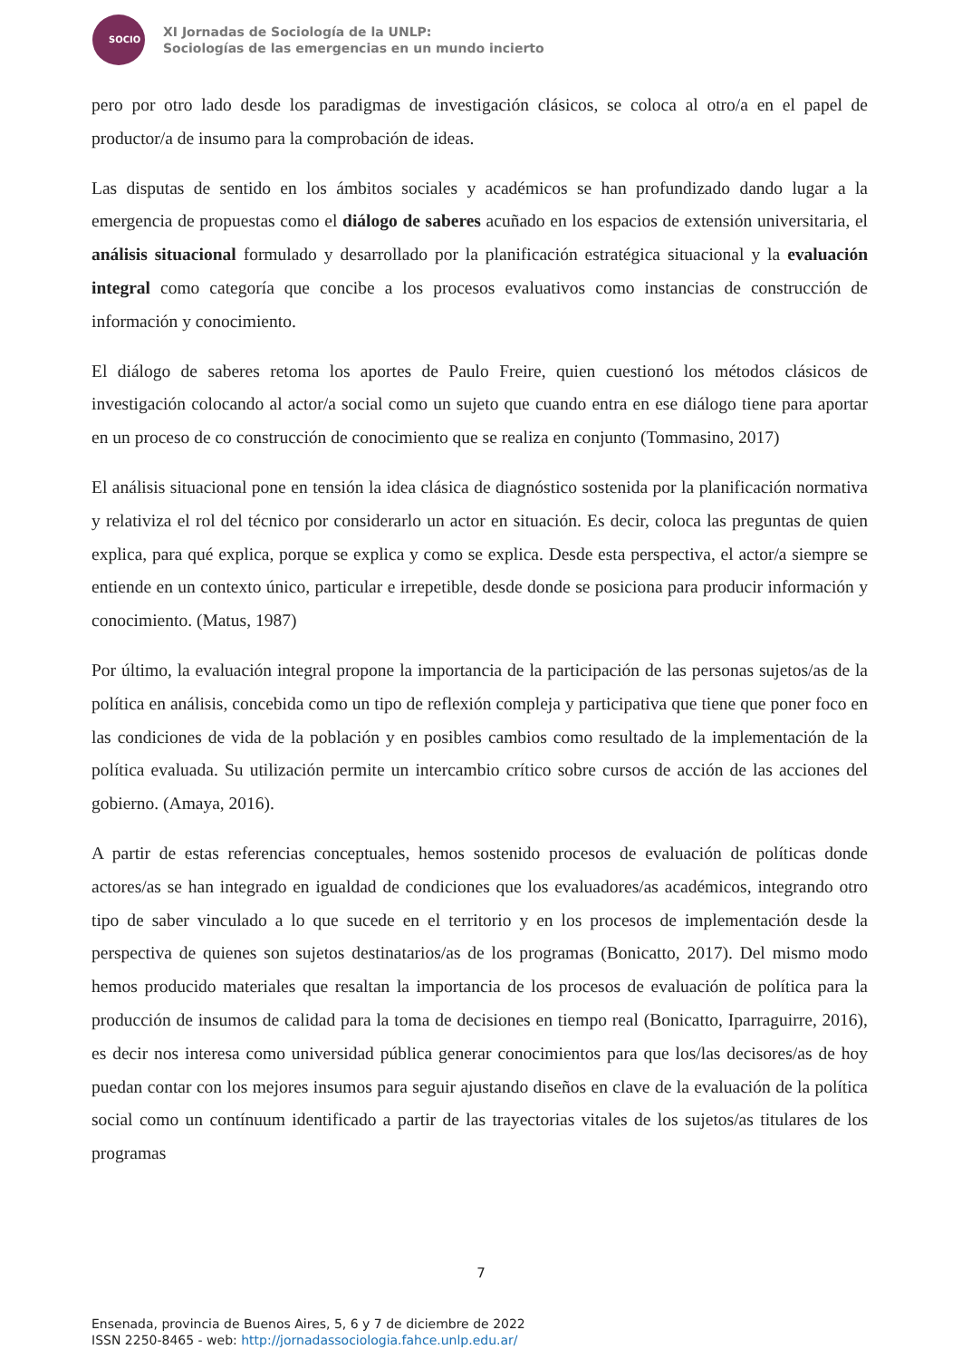SOCIO
XI Jornadas de Sociología de la UNLP:
Sociologías de las emergencias en un mundo incierto
pero por otro lado desde los paradigmas de investigación clásicos, se coloca al otro/a en el papel de productor/a de insumo para la comprobación de ideas.
Las disputas de sentido en los ámbitos sociales y académicos se han profundizado dando lugar a la emergencia de propuestas como el diálogo de saberes acuñado en los espacios de extensión universitaria, el análisis situacional formulado y desarrollado por la planificación estratégica situacional y la evaluación integral como categoría que concibe a los procesos evaluativos como instancias de construcción de información y conocimiento.
El diálogo de saberes retoma los aportes de Paulo Freire, quien cuestionó los métodos clásicos de investigación colocando al actor/a social como un sujeto que cuando entra en ese diálogo tiene para aportar en un proceso de co construcción de conocimiento que se realiza en conjunto (Tommasino, 2017)
El análisis situacional pone en tensión la idea clásica de diagnóstico sostenida por la planificación normativa y relativiza el rol del técnico por considerarlo un actor en situación. Es decir, coloca las preguntas de quien explica, para qué explica, porque se explica y como se explica. Desde esta perspectiva, el actor/a siempre se entiende en un contexto único, particular e irrepetible, desde donde se posiciona para producir información y conocimiento. (Matus, 1987)
Por último, la evaluación integral propone la importancia de la participación de las personas sujetos/as de la política en análisis, concebida como un tipo de reflexión compleja y participativa que tiene que poner foco en las condiciones de vida de la población y en posibles cambios como resultado de la implementación de la política evaluada. Su utilización permite un intercambio crítico sobre cursos de acción de las acciones del gobierno. (Amaya, 2016).
A partir de estas referencias conceptuales, hemos sostenido procesos de evaluación de políticas donde actores/as se han integrado en igualdad de condiciones que los evaluadores/as académicos, integrando otro tipo de saber vinculado a lo que sucede en el territorio y en los procesos de implementación desde la perspectiva de quienes son sujetos destinatarios/as de los programas (Bonicatto, 2017). Del mismo modo hemos producido materiales que resaltan la importancia de los procesos de evaluación de política para la producción de insumos de calidad para la toma de decisiones en tiempo real (Bonicatto, Iparraguirre, 2016), es decir nos interesa como universidad pública generar conocimientos para que los/las decisores/as de hoy puedan contar con los mejores insumos para seguir ajustando diseños en clave de la evaluación de la política social como un contínuum identificado a partir de las trayectorias vitales de los sujetos/as titulares de los programas
7
Ensenada, provincia de Buenos Aires, 5, 6 y 7 de diciembre de 2022
ISSN 2250-8465 - web: http://jornadassociologia.fahce.unlp.edu.ar/